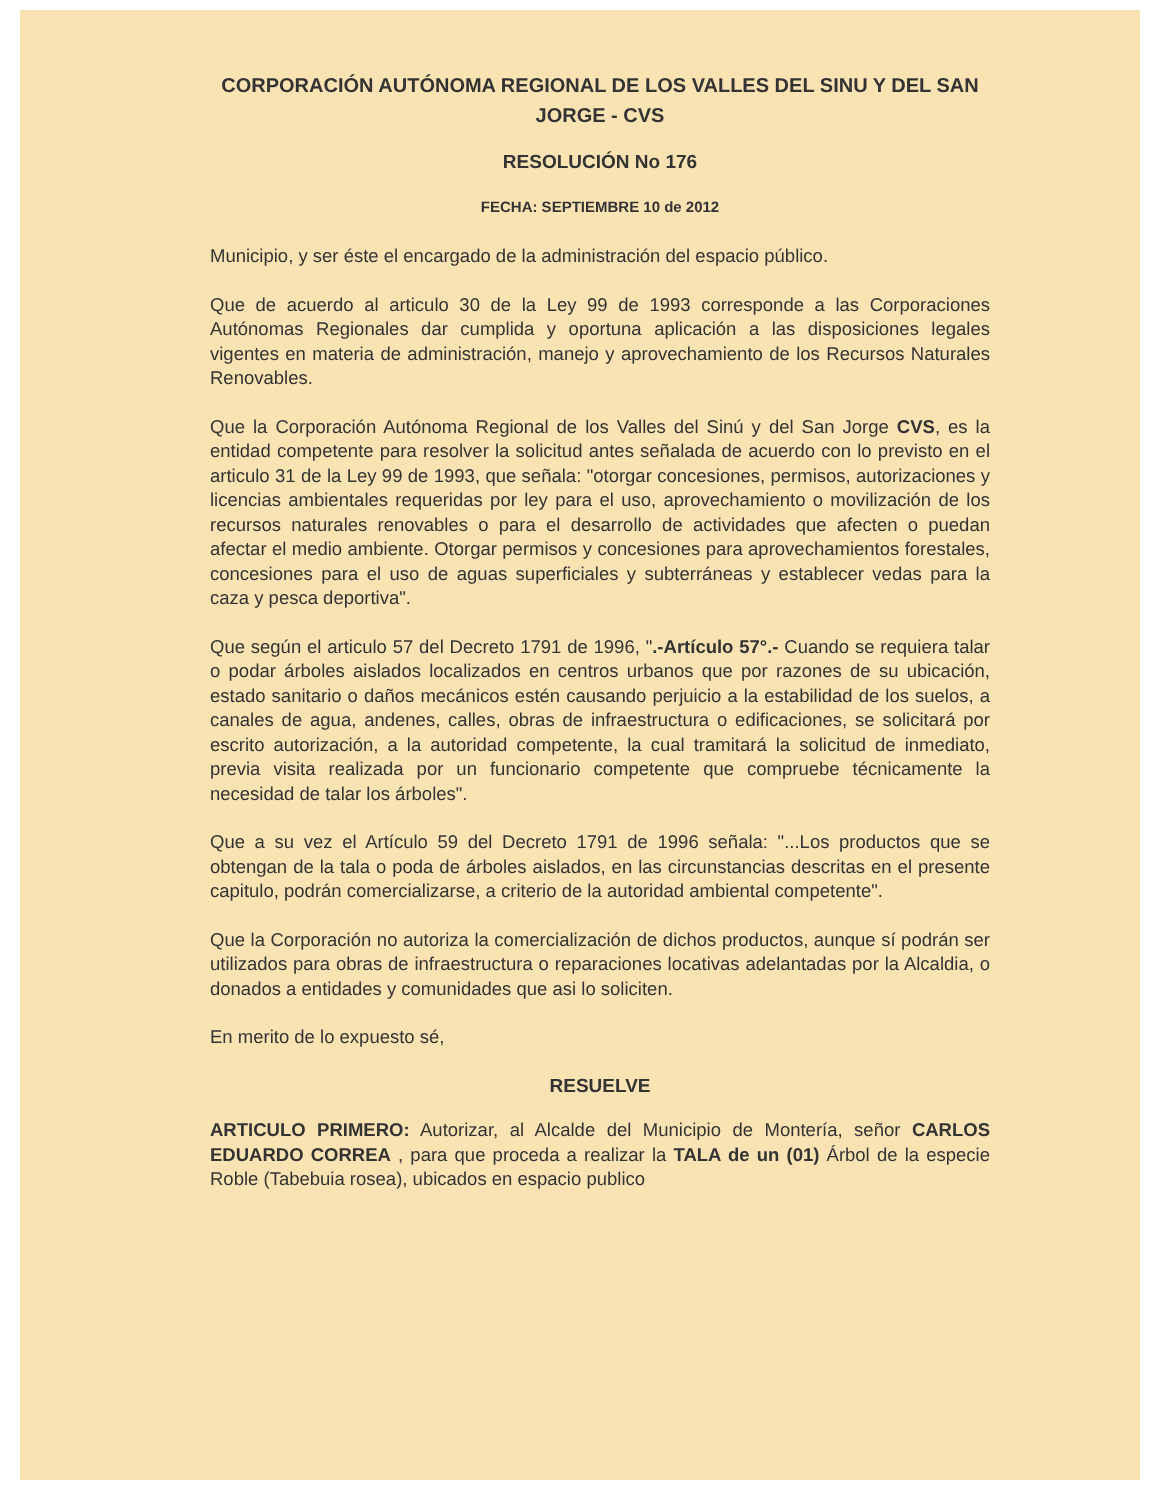CORPORACIÓN AUTÓNOMA REGIONAL DE LOS VALLES DEL SINU Y DEL SAN JORGE - CVS
RESOLUCIÓN No 176
FECHA: SEPTIEMBRE 10 de 2012
Municipio, y ser éste el encargado de la administración del espacio público.
Que de acuerdo al articulo 30 de la Ley 99 de 1993 corresponde a las Corporaciones Autónomas Regionales dar cumplida y oportuna aplicación a las disposiciones legales vigentes en materia de administración, manejo y aprovechamiento de los Recursos Naturales Renovables.
Que la Corporación Autónoma Regional de los Valles del Sinú y del San Jorge CVS, es la entidad competente para resolver la solicitud antes señalada de acuerdo con lo previsto en el articulo 31 de la Ley 99 de 1993, que señala: "otorgar concesiones, permisos, autorizaciones y licencias ambientales requeridas por ley para el uso, aprovechamiento o movilización de los recursos naturales renovables o para el desarrollo de actividades que afecten o puedan afectar el medio ambiente. Otorgar permisos y concesiones para aprovechamientos forestales, concesiones para el uso de aguas superficiales y subterráneas y establecer vedas para la caza y pesca deportiva".
Que según el articulo 57 del Decreto 1791 de 1996, ".-Artículo 57°.- Cuando se requiera talar o podar árboles aislados localizados en centros urbanos que por razones de su ubicación, estado sanitario o daños mecánicos estén causando perjuicio a la estabilidad de los suelos, a canales de agua, andenes, calles, obras de infraestructura o edificaciones, se solicitará por escrito autorización, a la autoridad competente, la cual tramitará la solicitud de inmediato, previa visita realizada por un funcionario competente que compruebe técnicamente la necesidad de talar los árboles".
Que a su vez el Artículo 59 del Decreto 1791 de 1996 señala: "...Los productos que se obtengan de la tala o poda de árboles aislados, en las circunstancias descritas en el presente capitulo, podrán comercializarse, a criterio de la autoridad ambiental competente".
Que la Corporación no autoriza la comercialización de dichos productos, aunque sí podrán ser utilizados para obras de infraestructura o reparaciones locativas adelantadas por la Alcaldia, o donados a entidades y comunidades que asi lo soliciten.
En merito de lo expuesto sé,
RESUELVE
ARTICULO PRIMERO: Autorizar, al Alcalde del Municipio de Montería, señor CARLOS EDUARDO CORREA , para que proceda a realizar la TALA de un (01) Árbol de la especie Roble (Tabebuia rosea), ubicados en espacio publico